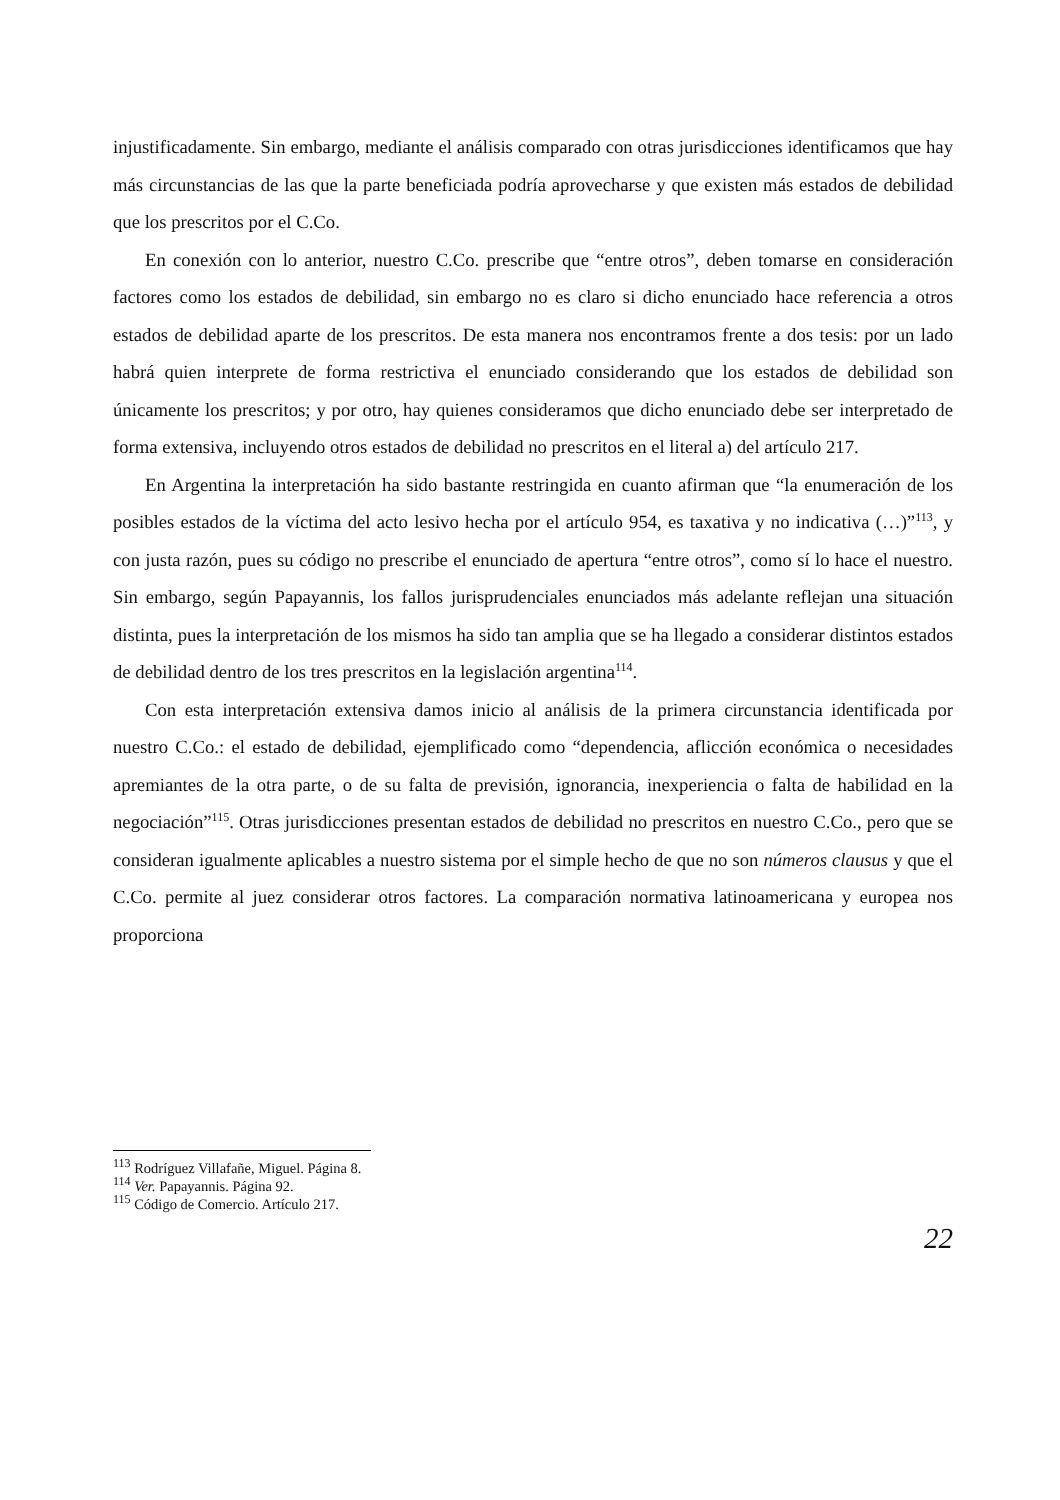injustificadamente. Sin embargo, mediante el análisis comparado con otras jurisdicciones identificamos que hay más circunstancias de las que la parte beneficiada podría aprovecharse y que existen más estados de debilidad que los prescritos por el C.Co.
En conexión con lo anterior, nuestro C.Co. prescribe que “entre otros”, deben tomarse en consideración factores como los estados de debilidad, sin embargo no es claro si dicho enunciado hace referencia a otros estados de debilidad aparte de los prescritos. De esta manera nos encontramos frente a dos tesis: por un lado habrá quien interprete de forma restrictiva el enunciado considerando que los estados de debilidad son únicamente los prescritos; y por otro, hay quienes consideramos que dicho enunciado debe ser interpretado de forma extensiva, incluyendo otros estados de debilidad no prescritos en el literal a) del artículo 217.
En Argentina la interpretación ha sido bastante restringida en cuanto afirman que “la enumeración de los posibles estados de la víctima del acto lesivo hecha por el artículo 954, es taxativa y no indicativa (…)”<sup>113</sup>, y con justa razón, pues su código no prescribe el enunciado de apertura “entre otros”, como sí lo hace el nuestro. Sin embargo, según Papayannis, los fallos jurisprudenciales enunciados más adelante reflejan una situación distinta, pues la interpretación de los mismos ha sido tan amplia que se ha llegado a considerar distintos estados de debilidad dentro de los tres prescritos en la legislación argentina<sup>114</sup>.
Con esta interpretación extensiva damos inicio al análisis de la primera circunstancia identificada por nuestro C.Co.: el estado de debilidad, ejemplificado como “dependencia, aflicción económica o necesidades apremiantes de la otra parte, o de su falta de previsión, ignorancia, inexperiencia o falta de habilidad en la negociación”<sup>115</sup>. Otras jurisdicciones presentan estados de debilidad no prescritos en nuestro C.Co., pero que se consideran igualmente aplicables a nuestro sistema por el simple hecho de que no son números clausus y que el C.Co. permite al juez considerar otros factores. La comparación normativa latinoamericana y europea nos proporciona
<sup>113</sup> Rodríguez Villafañe, Miguel. Página 8.
<sup>114</sup> Ver. Papayannis. Página 92.
<sup>115</sup> Código de Comercio. Artículo 217.
22